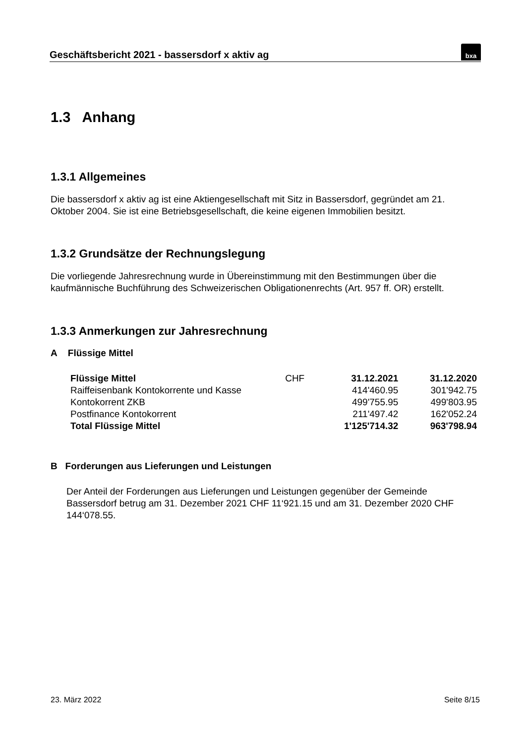Geschäftsbericht 2021 - bassersdorf x aktiv ag
bxa
1.3 Anhang
1.3.1 Allgemeines
Die bassersdorf x aktiv ag ist eine Aktiengesellschaft mit Sitz in Bassersdorf, gegründet am 21. Oktober 2004. Sie ist eine Betriebsgesellschaft, die keine eigenen Immobilien besitzt.
1.3.2 Grundsätze der Rechnungslegung
Die vorliegende Jahresrechnung wurde in Übereinstimmung mit den Bestimmungen über die kaufmännische Buchführung des Schweizerischen Obligationenrechts (Art. 957 ff. OR) erstellt.
1.3.3 Anmerkungen zur Jahresrechnung
A Flüssige Mittel
| Flüssige Mittel | CHF | 31.12.2021 | 31.12.2020 |
| --- | --- | --- | --- |
| Raiffeisenbank Kontokorrente und Kasse | | 414'460.95 | 301'942.75 |
| Kontokorrent ZKB | | 499'755.95 | 499'803.95 |
| Postfinance Kontokorrent | | 211'497.42 | 162'052.24 |
| Total Flüssige Mittel | | 1'125'714.32 | 963'798.94 |
B Forderungen aus Lieferungen und Leistungen
Der Anteil der Forderungen aus Lieferungen und Leistungen gegenüber der Gemeinde Bassersdorf betrug am 31. Dezember 2021 CHF 11‘921.15 und am 31. Dezember 2020 CHF 144‘078.55.
23. März 2022 Seite 8/15